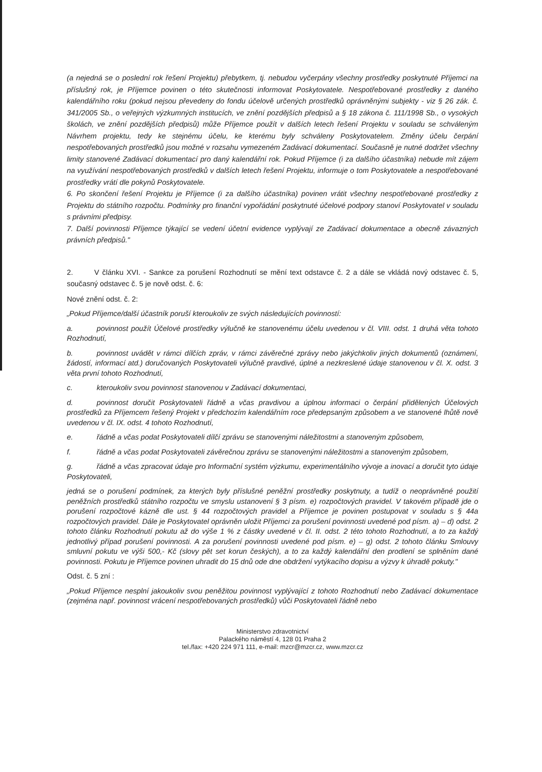(a nejedná se o poslední rok řešení Projektu) přebytkem, tj. nebudou vyčerpány všechny prostředky poskytnuté Příjemci na příslušný rok, je Příjemce povinen o této skutečnosti informovat Poskytovatele. Nespotřebované prostředky z daného kalendářního roku (pokud nejsou převedeny do fondu účelově určených prostředků oprávněnými subjekty - viz § 26 zák. č. 341/2005 Sb., o veřejných výzkumných institucích, ve znění pozdějších předpisů a § 18 zákona č. 111/1998 Sb., o vysokých školách, ve znění pozdějších předpisů) může Příjemce použít v dalších letech řešení Projektu v souladu se schváleným Návrhem projektu, tedy ke stejnému účelu, ke kterému byly schváleny Poskytovatelem. Změny účelu čerpání nespotřebovaných prostředků jsou možné v rozsahu vymezeném Zadávací dokumentací. Současně je nutné dodržet všechny limity stanovené Zadávací dokumentací pro daný kalendářní rok. Pokud Příjemce (i za dalšího účastníka) nebude mít zájem na využívání nespotřebovaných prostředků v dalších letech řešení Projektu, informuje o tom Poskytovatele a nespotřebované prostředky vrátí dle pokynů Poskytovatele.
6. Po skončení řešení Projektu je Příjemce (i za dalšího účastníka) povinen vrátit všechny nespotřebované prostředky z Projektu do státního rozpočtu. Podmínky pro finanční vypořádání poskytnuté účelové podpory stanoví Poskytovatel v souladu s právními předpisy.
7. Další povinnosti Příjemce týkající se vedení účetní evidence vyplývají ze Zadávací dokumentace a obecně závazných právních předpisů."
2. V článku XVI. - Sankce za porušení Rozhodnutí se mění text odstavce č. 2 a dále se vkládá nový odstavec č. 5, současný odstavec č. 5 je nově odst. č. 6:
Nové znění odst. č. 2:
„Pokud Příjemce/další účastník poruší kteroukoliv ze svých následujících povinností:
a. povinnost použít Účelové prostředky výlučně ke stanovenému účelu uvedenou v čl. VIII. odst. 1 druhá věta tohoto Rozhodnutí,
b. povinnost uvádět v rámci dílčích zpráv, v rámci závěrečné zprávy nebo jakýchkoliv jiných dokumentů (oznámení, žádostí, informací atd.) doručovaných Poskytovateli výlučně pravdivé, úplné a nezkreslené údaje stanovenou v čl. X. odst. 3 věta první tohoto Rozhodnutí,
c. kteroukoliv svou povinnost stanovenou v Zadávací dokumentaci,
d. povinnost doručit Poskytovateli řádně a včas pravdivou a úplnou informaci o čerpání přidělených Účelových prostředků za Příjemcem řešený Projekt v předchozím kalendářním roce předepsaným způsobem a ve stanovené lhůtě nově uvedenou v čl. IX. odst. 4 tohoto Rozhodnutí,
e. řádně a včas podat Poskytovateli dílčí zprávu se stanovenými náležitostmi a stanoveným způsobem,
f. řádně a včas podat Poskytovateli závěrečnou zprávu se stanovenými náležitostmi a stanoveným způsobem,
g. řádně a včas zpracovat údaje pro Informační systém výzkumu, experimentálního vývoje a inovací a doručit tyto údaje Poskytovateli,
jedná se o porušení podmínek, za kterých byly příslušné peněžní prostředky poskytnuty, a tudíž o neoprávněné použití peněžních prostředků státního rozpočtu ve smyslu ustanovení § 3 písm. e) rozpočtových pravidel. V takovém případě jde o porušení rozpočtové kázně dle ust. § 44 rozpočtových pravidel a Příjemce je povinen postupovat v souladu s § 44a rozpočtových pravidel. Dále je Poskytovatel oprávněn uložit Příjemci za porušení povinnosti uvedené pod písm. a) – d) odst. 2 tohoto článku Rozhodnutí pokutu až do výše 1 % z částky uvedené v čl. II. odst. 2 této tohoto Rozhodnutí, a to za každý jednotlivý případ porušení povinnosti. A za porušení povinnosti uvedené pod písm. e) – g) odst. 2 tohoto článku Smlouvy smluvní pokutu ve výši 500,- Kč (slovy pět set korun českých), a to za každý kalendářní den prodlení se splněním dané povinnosti. Pokutu je Příjemce povinen uhradit do 15 dnů ode dne obdržení vytýkacího dopisu a výzvy k úhradě pokuty."
Odst. č. 5 zní :
„Pokud Příjemce nesplní jakoukoliv svou peněžitou povinnost vyplývající z tohoto Rozhodnutí nebo Zadávací dokumentace (zejména např. povinnost vrácení nespotřebovaných prostředků) vůči Poskytovateli řádně nebo
Ministerstvo zdravotnictví
Palackého náměstí 4, 128 01 Praha 2
tel./fax: +420 224 971 111, e-mail: mzcr@mzcr.cz, www.mzcr.cz